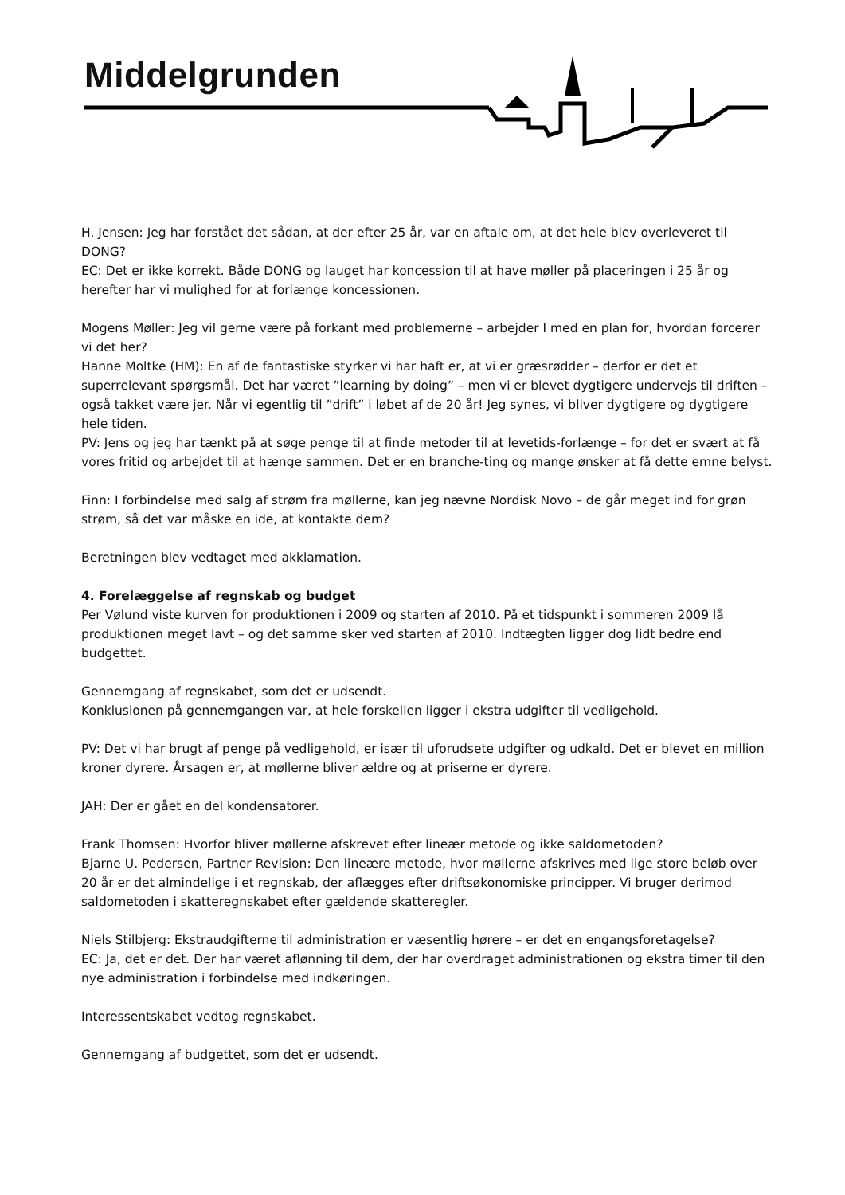Middelgrunden
H. Jensen: Jeg har forstået det sådan, at der efter 25 år, var en aftale om, at det hele blev overleveret til DONG?
EC: Det er ikke korrekt. Både DONG og lauget har koncession til at have møller på placeringen i 25 år og herefter har vi mulighed for at forlænge koncessionen.
Mogens Møller: Jeg vil gerne være på forkant med problemerne – arbejder I med en plan for, hvordan forcerer vi det her?
Hanne Moltke (HM): En af de fantastiske styrker vi har haft er, at vi er græsrødder – derfor er det et superrelevant spørgsmål. Det har været ”learning by doing” – men vi er blevet dygtigere undervejs til driften – også takket være jer. Når vi egentlig til ”drift” i løbet af de 20 år! Jeg synes, vi bliver dygtigere og dygtigere hele tiden.
PV: Jens og jeg har tænkt på at søge penge til at finde metoder til at levetids-forlænge – for det er svært at få vores fritid og arbejdet til at hænge sammen. Det er en branche-ting og mange ønsker at få dette emne belyst.
Finn: I forbindelse med salg af strøm fra møllerne, kan jeg nævne Nordisk Novo – de går meget ind for grøn strøm, så det var måske en ide, at kontakte dem?
Beretningen blev vedtaget med akklamation.
4. Forelæggelse af regnskab og budget
Per Vølund viste kurven for produktionen i 2009 og starten af 2010. På et tidspunkt i sommeren 2009 lå produktionen meget lavt – og det samme sker ved starten af 2010. Indtægten ligger dog lidt bedre end budgettet.
Gennemgang af regnskabet, som det er udsendt.
Konklusionen på gennemgangen var, at hele forskellen ligger i ekstra udgifter til vedligehold.
PV: Det vi har brugt af penge på vedligehold, er især til uforudsete udgifter og udkald. Det er blevet en million kroner dyrere. Årsagen er, at møllerne bliver ældre og at priserne er dyrere.
JAH: Der er gået en del kondensatorer.
Frank Thomsen: Hvorfor bliver møllerne afskrevet efter lineær metode og ikke saldometoden?
Bjarne U. Pedersen, Partner Revision: Den lineære metode, hvor møllerne afskrives med lige store beløb over 20 år er det almindelige i et regnskab, der aflægges efter driftsøkonomiske principper. Vi bruger derimod saldometoden i skatteregnskabet efter gældende skatteregler.
Niels Stilbjerg: Ekstraudgifterne til administration er væsentlig hørere – er det en engangsforetagelse?
EC: Ja, det er det. Der har været aflønning til dem, der har overdraget administrationen og ekstra timer til den nye administration i forbindelse med indkøringen.
Interessentskabet vedtog regnskabet.
Gennemgang af budgettet, som det er udsendt.